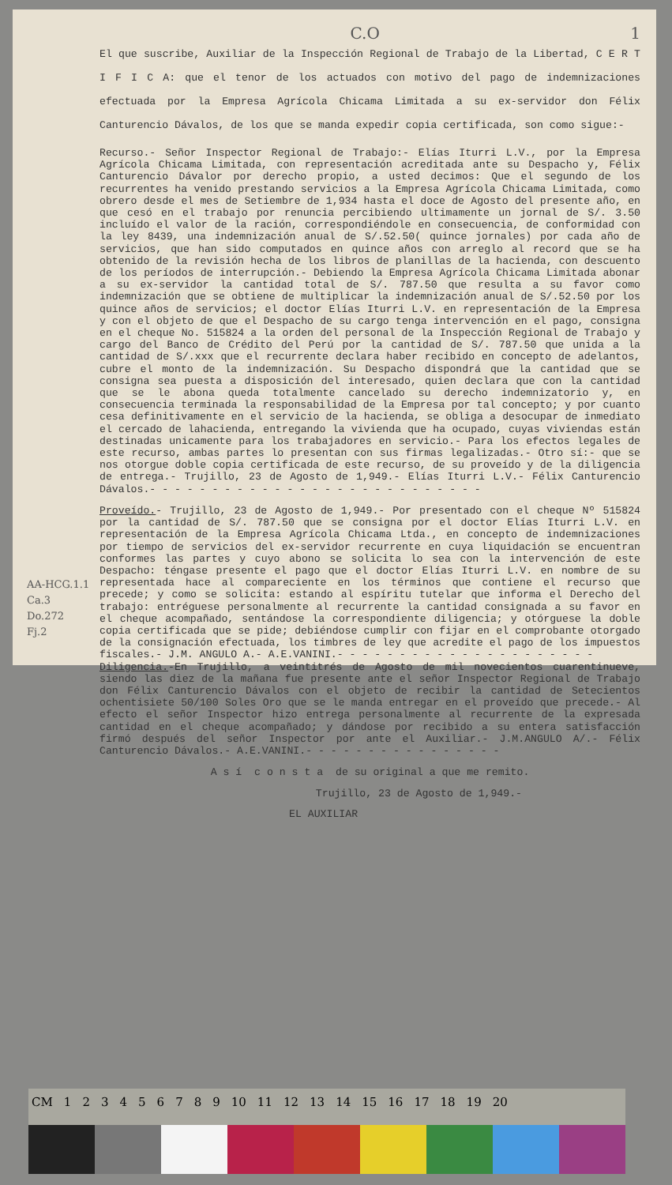C.O 1
El que suscribe, Auxiliar de la Inspección Regional de Trabajo de la Libertad, C E R T I F I C A: que el tenor de los actuados con motivo del pago de indemnizaciones efectuada por la Empresa Agrícola Chicama Limitada a su ex-servidor don Félix Canturencio Dávalos, de los que se manda expedir copia certificada, son como sigue:-
Recurso.- Señor Inspector Regional de Trabajo:- Elías Iturri L.V., por la Empresa Agrícola Chicama Limitada, con representación acreditada ante su Despacho y, Félix Canturencio Dávalor por derecho propio, a usted decimos: Que el segundo de los recurrentes ha venido prestando servicios a la Empresa Agrícola Chicama Limitada, como obrero desde el mes de Setiembre de 1,934 hasta el doce de Agosto del presente año, en que cesó en el trabajo por renuncia percibiendo ultimamente un jornal de S/. 3.50 incluído el valor de la ración, correspondiéndole en consecuencia, de conformidad con la ley 8439, una indemnización anual de S/.52.50( quince jornales) por cada año de servicios, que han sido computados en quince años con arreglo al record que se ha obtenido de la revisión hecha de los libros de planillas de la hacienda, con descuento de los períodos de interrupción.- Debiendo la Empresa Agrícola Chicama Limitada abonar a su ex-servidor la cantidad total de S/. 787.50 que resulta a su favor como indemnización que se obtiene de multiplicar la indemnización anual de S/.52.50 por los quince años de servicios; el doctor Elías Iturri L.V. en representación de la Empresa y con el objeto de que el Despacho de su cargo tenga intervención en el pago, consigna en el cheque No. 515824 a la orden del personal de la Inspección Regional de Trabajo y cargo del Banco de Crédito del Perú por la cantidad de S/. 787.50 que unida a la cantidad de S/.xxx que el recurrente declara haber recibido en concepto de adelantos, cubre el monto de la indemnización. Su Despacho dispondrá que la cantidad que se consigna sea puesta a disposición del interesado, quien declara que con la cantidad que se le abona queda totalmente cancelado su derecho indemnizatorio y, en consecuencia terminada la responsabilidad de la Empresa por tal concepto; y por cuanto cesa definitivamente en el servicio de la hacienda, se obliga a desocupar de inmediato el cercado de lahacienda, entregando la vivienda que ha ocupado, cuyas viviendas están destinadas unicamente para los trabajadores en servicio.- Para los efectos legales de este recurso, ambas partes lo presentan con sus firmas legalizadas.- Otro sí:- que se nos otorgue doble copia certificada de este recurso, de su proveído y de la diligencia de entrega.- Trujillo, 23 de Agosto de 1,949.- Elías Iturri L.V.- Félix Canturencio Dávalos.- - - - - - - - - - - - - - - - - - - - - - - - - - -
Proveído.- Trujillo, 23 de Agosto de 1,949.- Por presentado con el cheque Nº 515824 por la cantidad de S/. 787.50 que se consigna por el doctor Elías Iturri L.V. en representación de la Empresa Agrícola Chicama Ltda., en concepto de indemnizaciones por tiempo de servicios del ex-servidor recurrente en cuya liquidación se encuentran conformes las partes y cuyo abono se solicita lo sea con la intervención de este Despacho: téngase presente el pago que el doctor Elías Iturri L.V. en nombre de su representada hace al compareciente en los términos que contiene el recurso que precede; y como se solicita: estando al espíritu tutelar que informa el Derecho del trabajo: entréguese personalmente al recurrente la cantidad consignada a su favor en el cheque acompañado, sentándose la correspondiente diligencia; y otórguese la doble copia certificada que se pide; debiéndose cumplir con fijar en el comprobante otorgado de la consignación efectuada, los timbres de ley que acredite el pago de los impuestos fiscales.- J.M. ANGULO A.- A.E.VANINI.- - - - - - - - - - - - - - - - - - - - -
Diligencia.-En Trujillo, a veintitrés de Agosto de mil novecientos cuarentinueve, siendo las diez de la mañana fue presente ante el señor Inspector Regional de Trabajo don Félix Canturencio Dávalos con el objeto de recibir la cantidad de Setecientos ochentisiete 50/100 Soles Oro que se le manda entregar en el proveído que precede.- Al efecto el señor Inspector hizo entrega personalmente al recurrente de la expresada cantidad en el cheque acompañado; y dándose por recibido a su entera satisfacción firmó después del señor Inspector por ante el Auxiliar.- J.M.ANGULO A/.- Félix Canturencio Dávalos.- A.E.VANINI.- - - - - - - - - - - - - - - -
A s í c o n s t a de su original a que me remito.
Trujillo, 23 de Agosto de 1,949.-
EL AUXILIAR
AA-HCG.1.1
Ca.3
Do.272
Fj.2
CM 123456789 10 11 12 13 14 15 16 17 18 19 20